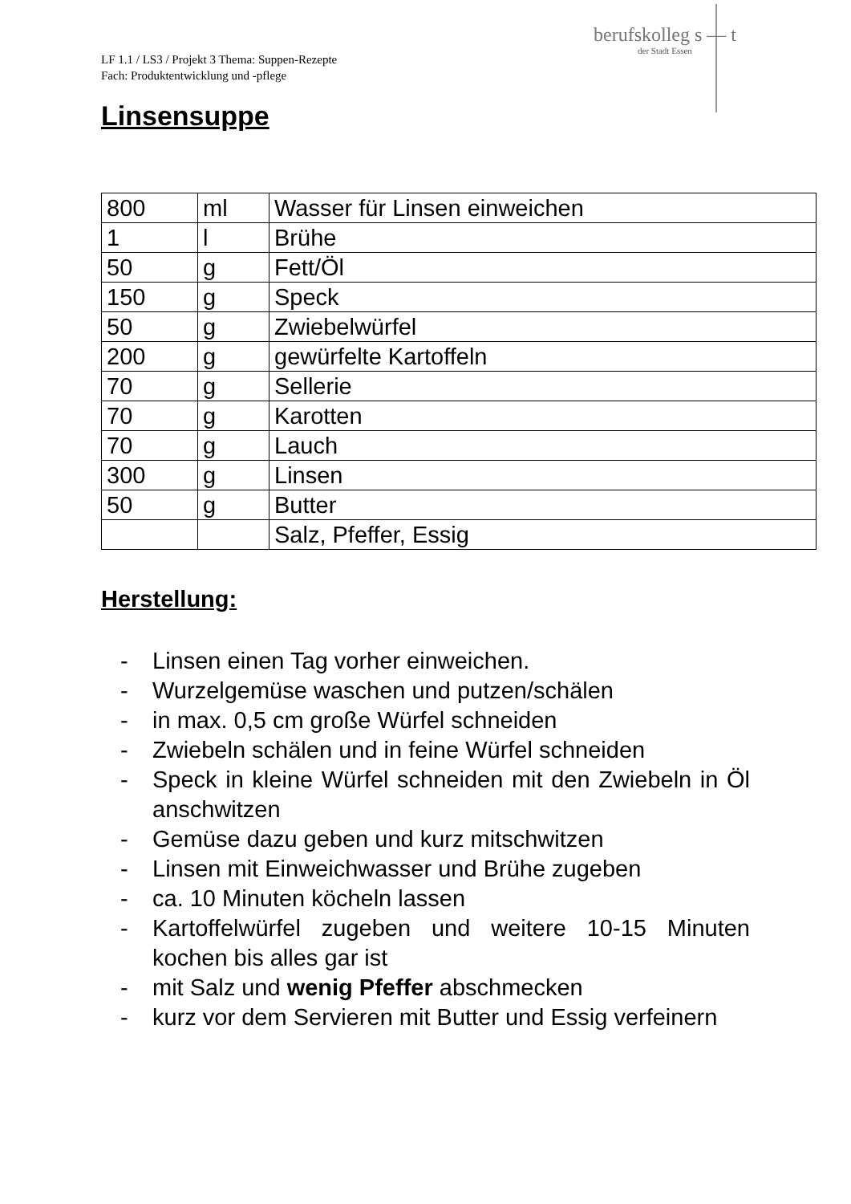LF 1.1 / LS3 / Projekt 3 Thema: Suppen-Rezepte
Fach: Produktentwicklung und -pflege
berufskolleg s — t
der Stadt Essen
Linsensuppe
| 800 | ml | Wasser für Linsen einweichen |
| 1 | l | Brühe |
| 50 | g | Fett/Öl |
| 150 | g | Speck |
| 50 | g | Zwiebelwürfel |
| 200 | g | gewürfelte Kartoffeln |
| 70 | g | Sellerie |
| 70 | g | Karotten |
| 70 | g | Lauch |
| 300 | g | Linsen |
| 50 | g | Butter |
| | | Salz, Pfeffer, Essig |
Herstellung:
- Linsen einen Tag vorher einweichen.
- Wurzelgemüse waschen und putzen/schälen
- in max. 0,5 cm große Würfel schneiden
- Zwiebeln schälen und in feine Würfel schneiden
- Speck in kleine Würfel schneiden mit den Zwiebeln in Öl anschwitzen
- Gemüse dazu geben und kurz mitschwitzen
- Linsen mit Einweichwasser und Brühe zugeben
- ca. 10 Minuten köcheln lassen
- Kartoffelwürfel zugeben und weitere 10-15 Minuten kochen bis alles gar ist
- mit Salz und wenig Pfeffer abschmecken
- kurz vor dem Servieren mit Butter und Essig verfeinern